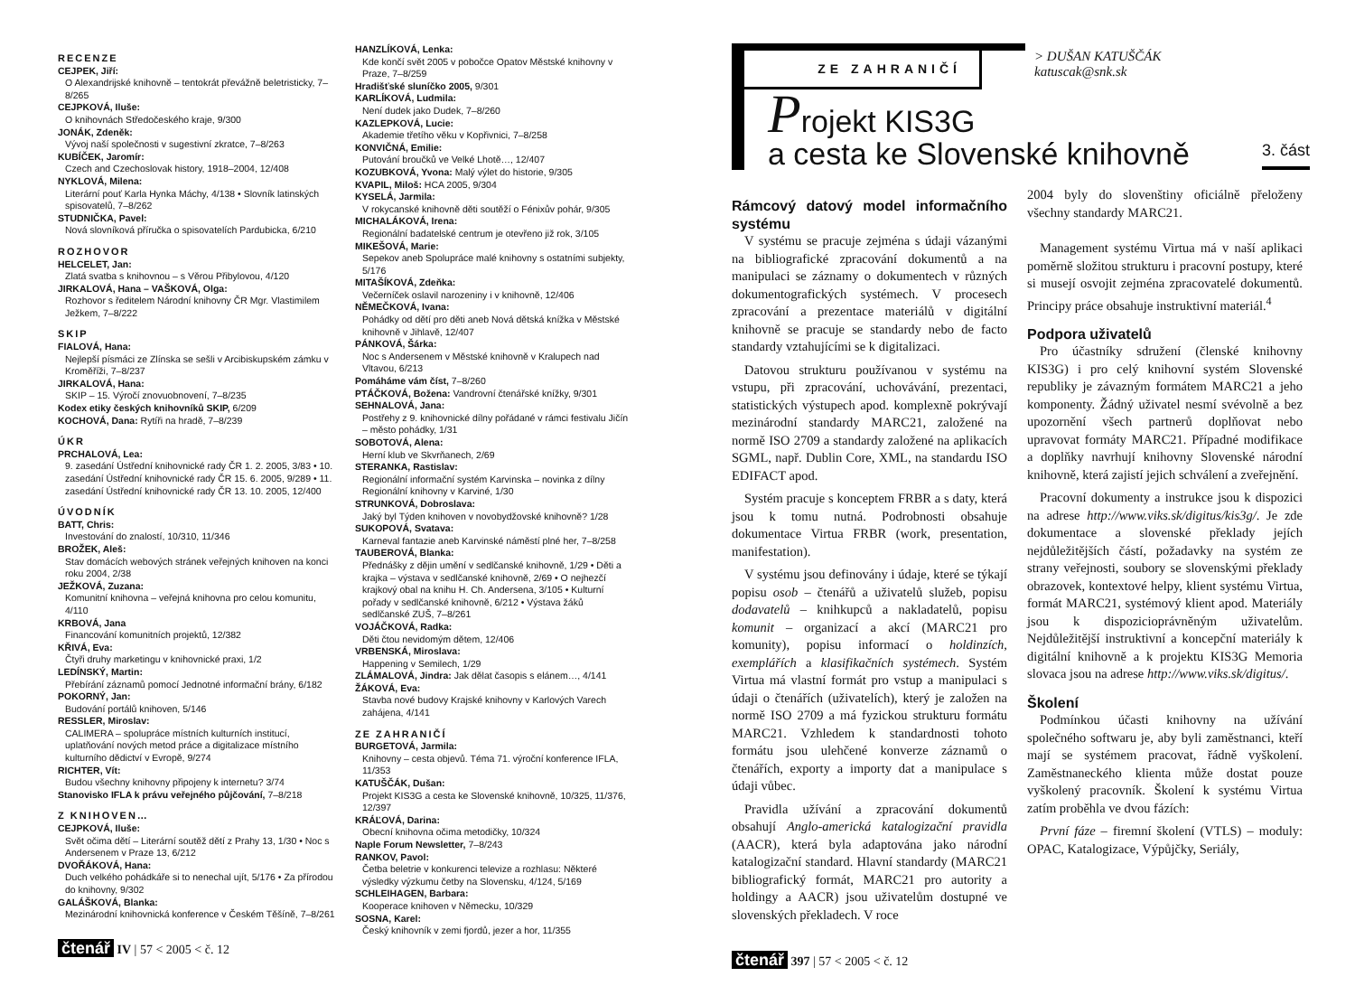RECENZE
CEJPEK, Jiří:
O Alexandrijské knihovně – tentokrát převážně beletristicky, 7–8/265
CEJPKOVÁ, Iluše:
O knihovnách Středočeského kraje, 9/300
JONÁK, Zdeněk:
Vývoj naší společnosti v sugestivní zkratce, 7–8/263
KUBÍČEK, Jaromír:
Czech and Czechoslovak history, 1918–2004, 12/408
NYKLOVÁ, Milena:
Literární pouť Karla Hynka Máchy, 4/138 • Slovník latinských spisovatelů, 7–8/262
STUDNIČKA, Pavel:
Nová slovníková příručka o spisovatelích Pardubicka, 6/210
ROZHOVOR
HELCELET, Jan:
Zlatá svatba s knihovnou – s Věrou Přibylovou, 4/120
JIRKALOVÁ, Hana – VAŠKOVÁ, Olga:
Rozhovor s ředitelem Národní knihovny ČR Mgr. Vlastimilem Ježkem, 7–8/222
SKIP
FIALOVÁ, Hana:
Nejlepší písmáci ze Zlínska se sešli v Arcibiskupském zámku v Kroměříži, 7–8/237
JIRKALOVÁ, Hana:
SKIP – 15. Výročí znovuobnovení, 7–8/235
Kodex etiky českých knihovníků SKIP, 6/209
KOCHOVÁ, Dana: Rytíři na hradě, 7–8/239
ÚKR
PRCHALOVÁ, Lea:
9. zasedání Ústřední knihovnické rady ČR 1. 2. 2005, 3/83 • 10. zasedání Ústřední knihovnické rady ČR 15. 6. 2005, 9/289 • 11. zasedání Ústřední knihovnické rady ČR 13. 10. 2005, 12/400
ÚVODNÍK
BATT, Chris:
Investování do znalostí, 10/310, 11/346
BROŽEK, Aleš:
Stav domácích webových stránek veřejných knihoven na konci roku 2004, 2/38
JEŽKOVÁ, Zuzana:
Komunitní knihovna – veřejná knihovna pro celou komunitu, 4/110
KRBOVÁ, Jana
Financování komunitních projektů, 12/382
KŘIVÁ, Eva:
Čtyři druhy marketingu v knihovnické praxi, 1/2
LEDÍNSKÝ, Martin:
Přebírání záznamů pomocí Jednotné informační brány, 6/182
POKORNÝ, Jan:
Budování portálů knihoven, 5/146
RESSLER, Miroslav:
CALIMERA – spolupráce místních kulturních institucí, uplatňování nových metod práce a digitalizace místního kulturního dědictví v Evropě, 9/274
RICHTER, Vít:
Budou všechny knihovny připojeny k internetu? 3/74
Stanovisko IFLA k právu veřejného půjčování, 7–8/218
Z KNIHOVEN…
CEJPKOVÁ, Iluše:
Svět očima dětí – Literární soutěž dětí z Prahy 13, 1/30 • Noc s Andersenem v Praze 13, 6/212
DVOŘÁKOVÁ, Hana:
Duch velkého pohádkáře si to nenechal ujít, 5/176 • Za přírodou do knihovny, 9/302
GALÁŠKOVÁ, Blanka:
Mezinárodní knihovnická konference v Českém Těšíně, 7–8/261
čtenář IV | 57 < 2005 < č. 12
HANZLÍKOVÁ, Lenka:
Kde končí svět 2005 v pobočce Opatov Městské knihovny v Praze, 7–8/259
Hradišťské sluníčko 2005, 9/301
KARLÍKOVÁ, Ludmila:
Není dudek jako Dudek, 7–8/260
KAZLEPKOVÁ, Lucie:
Akademie třetího věku v Kopřivnici, 7–8/258
KONVIČNÁ, Emilie:
Putování broučků ve Velké Lhotě…, 12/407
KOZUBKOVÁ, Yvona: Malý výlet do historie, 9/305
KVAPIL, Miloš: HCA 2005, 9/304
KYSELÁ, Jarmila:
V rokycanské knihovně děti soutěží o Fénixův pohár, 9/305
MICHALÁKOVÁ, Irena:
Regionální badatelské centrum je otevřeno již rok, 3/105
MIKEŠOVÁ, Marie:
Sepekov aneb Spolupráce malé knihovny s ostatními subjekty, 5/176
MITAŠÍKOVÁ, Zdeňka:
Večerníček oslavil narozeniny i v knihovně, 12/406
NĚMEČKOVÁ, Ivana:
Pohádky od dětí pro děti aneb Nová dětská knížka v Městské knihovně v Jihlavě, 12/407
PÁNKOVÁ, Šárka:
Noc s Andersenem v Městské knihovně v Kralupech nad Vltavou, 6/213
Pomáháme vám číst, 7–8/260
PTÁČKOVÁ, Božena: Vandrovní čtenářské knížky, 9/301
SEHNALOVÁ, Jana:
Postřehy z 9. knihovnické dílny pořádané v rámci festivalu Jičín – město pohádky, 1/31
SOBOTOVÁ, Alena:
Herní klub ve Skvrňanech, 2/69
STERANKA, Rastislav:
Regionální informační systém Karvinska – novinka z dílny Regionální knihovny v Karviné, 1/30
STRUNKOVÁ, Dobroslava:
Jaký byl Týden knihoven v novobydžovské knihovně? 1/28
SUKOPOVÁ, Svatava:
Karneval fantazie aneb Karvinské náměstí plné her, 7–8/258
TAUBEROVÁ, Blanka:
Přednášky z dějin umění v sedlčanské knihovně, 1/29 • Děti a krajka – výstava v sedlčanské knihovně, 2/69 • O nejhezčí krajkový obal na knihu H. Ch. Andersena, 3/105 • Kulturní pořady v sedlčanské knihovně, 6/212 • Výstava žáků sedlčanské ZUŠ, 7–8/261
VOJÁČKOVÁ, Radka:
Děti čtou nevidomým dětem, 12/406
VRBENSKÁ, Miroslava:
Happening v Semilech, 1/29
ZLÁMALOVÁ, Jindra: Jak dělat časopis s elánem…, 4/141
ŽÁKOVÁ, Eva:
Stavba nové budovy Krajské knihovny v Karlových Varech zahájena, 4/141
ZE ZAHRANIČÍ
BURGETOVÁ, Jarmila:
Knihovny – cesta objevů. Téma 71. výroční konference IFLA, 11/353
KATUŠČÁK, Dušan:
Projekt KIS3G a cesta ke Slovenské knihovně, 10/325, 11/376, 12/397
KRÁĽOVÁ, Darina:
Obecní knihovna očima metodičky, 10/324
Naple Forum Newsletter, 7–8/243
RANKOV, Pavol:
Četba beletrie v konkurenci televize a rozhlasu: Některé výsledky výzkumu četby na Slovensku, 4/124, 5/169
SCHLEIHAGEN, Barbara:
Kooperace knihoven v Německu, 10/329
SOSNA, Karel:
Český knihovník v zemi fjordů, jezer a hor, 11/355
ZE ZAHRANIČÍ
> DUŠAN KATUŠČÁK
katuscak@snk.sk
Projekt KIS3G
a cesta ke Slovenské knihovně
3. část
Rámcový datový model informačního systému
V systému se pracuje zejména s údaji vázanými na bibliografické zpracování dokumentů a na manipulaci se záznamy o dokumentech v různých dokumentografických systémech. V procesech zpracování a prezentace materiálů v digitální knihovně se pracuje se standardy nebo de facto standardy vztahujícími se k digitalizaci.
Datovou strukturu používanou v systému na vstupu, při zpracování, uchovávání, prezentaci, statistických výstupech apod. komplexně pokrývají mezinárodní standardy MARC21, založené na normě ISO 2709 a standardy založené na aplikacích SGML, např. Dublin Core, XML, na standardu ISO EDIFACT apod.
Systém pracuje s konceptem FRBR a s daty, která jsou k tomu nutná. Podrobnosti obsahuje dokumentace Virtua FRBR (work, presentation, manifestation).
V systému jsou definovány i údaje, které se týkají popisu osob – čtenářů a uživatelů služeb, popisu dodavatelů – knihkupců a nakladatelů, popisu komunit – organizací a akcí (MARC21 pro komunity), popisu informací o holdinzích, exemplářích a klasifikačních systémech. Systém Virtua má vlastní formát pro vstup a manipulaci s údaji o čtenářích (uživatelích), který je založen na normě ISO 2709 a má fyzickou strukturu formátu MARC21. Vzhledem k standardnosti tohoto formátu jsou ulehčené konverze záznamů o čtenářích, exporty a importy dat a manipulace s údaji vůbec.
Pravidla užívání a zpracování dokumentů obsahují Anglo-americká katalogizační pravidla (AACR), která byla adaptována jako národní katalogizační standard. Hlavní standardy (MARC21 bibliografický formát, MARC21 pro autority a holdingy a AACR) jsou uživatelům dostupné ve slovenských překladech. V roce
2004 byly do slovenštiny oficiálně přeloženy všechny standardy MARC21.
Management systému Virtua má v naší aplikaci poměrně složitou strukturu i pracovní postupy, které si musejí osvojit zejména zpracovatelé dokumentů. Principy práce obsahuje instruktivní materiál.<sup>4</sup>
Podpora uživatelů
Pro účastníky sdružení (členské knihovny KIS3G) i pro celý knihovní systém Slovenské republiky je závazným formátem MARC21 a jeho komponenty. Žádný uživatel nesmí svévolně a bez upozornění všech partnerů doplňovat nebo upravovat formáty MARC21. Případné modifikace a doplňky navrhují knihovny Slovenské národní knihovně, která zajistí jejich schválení a zveřejnění.
Pracovní dokumenty a instrukce jsou k dispozici na adrese http://www.viks.sk/digitus/kis3g/. Je zde dokumentace a slovenské překlady jejích nejdůležitějších částí, požadavky na systém ze strany veřejnosti, soubory se slovenskými překlady obrazovek, kontextové helpy, klient systému Virtua, formát MARC21, systémový klient apod. Materiály jsou k dispozicioprávněným uživatelům. Nejdůležitější instruktivní a koncepční materiály k digitální knihovně a k projektu KIS3G Memoria slovaca jsou na adrese http://www.viks.sk/digitus/.
Školení
Podmínkou účasti knihovny na užívání společného softwaru je, aby byli zaměstnanci, kteří mají se systémem pracovat, řádně vyškolení. Zaměstnaneckého klienta může dostat pouze vyškolený pracovník. Školení k systému Virtua zatím proběhla ve dvou fázích:
První fáze – firemní školení (VTLS) – moduly: OPAC, Katalogizace, Výpůjčky, Seriály,
čtenář 397 | 57 < 2005 < č. 12